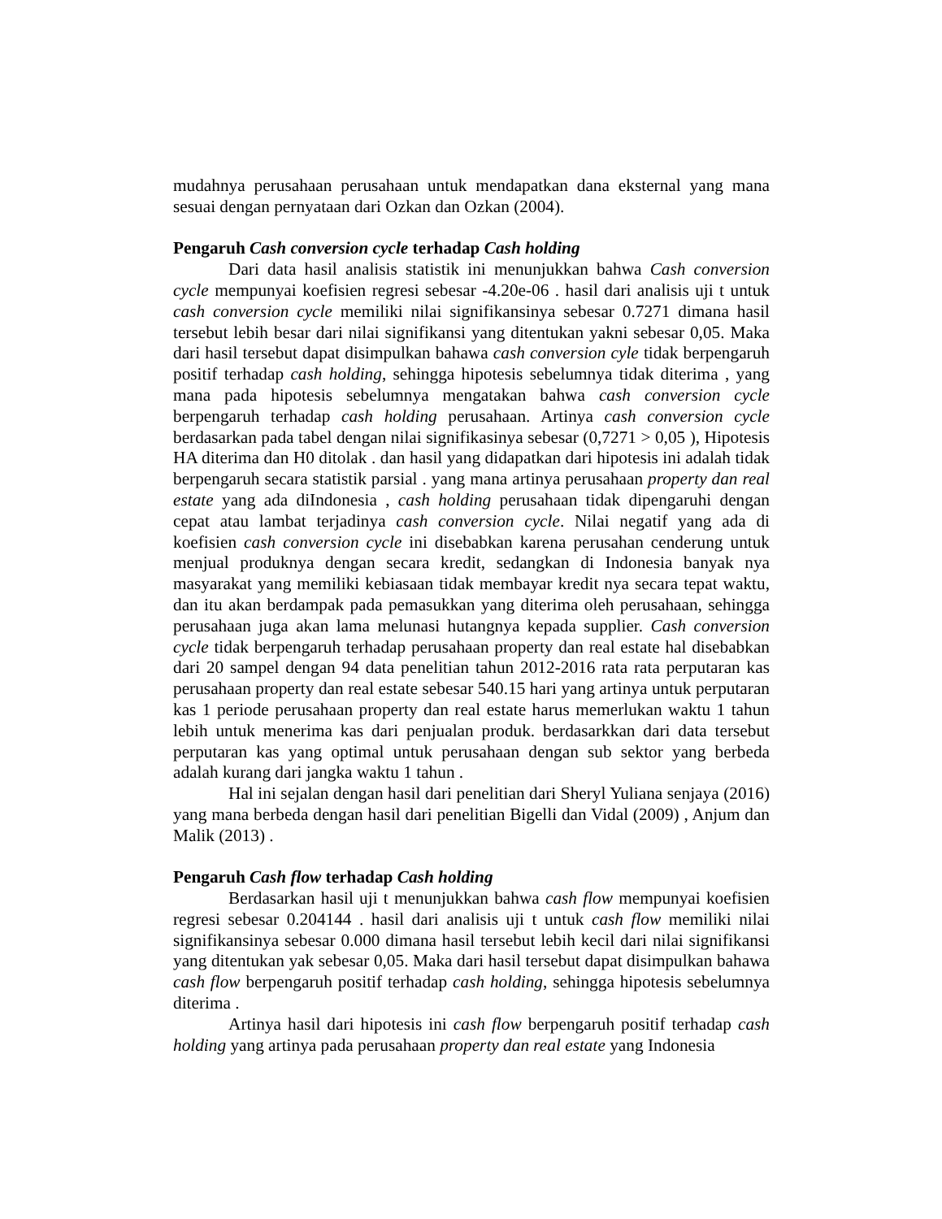mudahnya perusahaan perusahaan untuk mendapatkan dana eksternal yang mana sesuai dengan pernyataan dari Ozkan dan Ozkan (2004).
Pengaruh Cash conversion cycle terhadap Cash holding
Dari data hasil analisis statistik ini menunjukkan bahwa Cash conversion cycle mempunyai koefisien regresi sebesar -4.20e-06 . hasil dari analisis uji t untuk cash conversion cycle memiliki nilai signifikansinya sebesar 0.7271 dimana hasil tersebut lebih besar dari nilai signifikansi yang ditentukan yakni sebesar 0,05. Maka dari hasil tersebut dapat disimpulkan bahawa cash conversion cyle tidak berpengaruh positif terhadap cash holding, sehingga hipotesis sebelumnya tidak diterima , yang mana pada hipotesis sebelumnya mengatakan bahwa cash conversion cycle berpengaruh terhadap cash holding perusahaan. Artinya cash conversion cycle berdasarkan pada tabel dengan nilai signifikasinya sebesar (0,7271 > 0,05 ), Hipotesis HA diterima dan H0 ditolak . dan hasil yang didapatkan dari hipotesis ini adalah tidak berpengaruh secara statistik parsial . yang mana artinya perusahaan property dan real estate yang ada diIndonesia , cash holding perusahaan tidak dipengaruhi dengan cepat atau lambat terjadinya cash conversion cycle. Nilai negatif yang ada di koefisien cash conversion cycle ini disebabkan karena perusahan cenderung untuk menjual produknya dengan secara kredit, sedangkan di Indonesia banyak nya masyarakat yang memiliki kebiasaan tidak membayar kredit nya secara tepat waktu, dan itu akan berdampak pada pemasukkan yang diterima oleh perusahaan, sehingga perusahaan juga akan lama melunasi hutangnya kepada supplier. Cash conversion cycle tidak berpengaruh terhadap perusahaan property dan real estate hal disebabkan dari 20 sampel dengan 94 data penelitian tahun 2012-2016 rata rata perputaran kas perusahaan property dan real estate sebesar 540.15 hari yang artinya untuk perputaran kas 1 periode perusahaan property dan real estate harus memerlukan waktu 1 tahun lebih untuk menerima kas dari penjualan produk. berdasarkkan dari data tersebut perputaran kas yang optimal untuk perusahaan dengan sub sektor yang berbeda adalah kurang dari jangka waktu 1 tahun .
Hal ini sejalan dengan hasil dari penelitian dari Sheryl Yuliana senjaya (2016) yang mana berbeda dengan hasil dari penelitian Bigelli dan Vidal (2009) , Anjum dan Malik (2013) .
Pengaruh Cash flow terhadap Cash holding
Berdasarkan hasil uji t menunjukkan bahwa cash flow mempunyai koefisien regresi sebesar 0.204144 . hasil dari analisis uji t untuk cash flow memiliki nilai signifikansinya sebesar 0.000 dimana hasil tersebut lebih kecil dari nilai signifikansi yang ditentukan yak sebesar 0,05. Maka dari hasil tersebut dapat disimpulkan bahawa cash flow berpengaruh positif terhadap cash holding, sehingga hipotesis sebelumnya diterima .
Artinya hasil dari hipotesis ini cash flow berpengaruh positif terhadap cash holding yang artinya pada perusahaan property dan real estate yang Indonesia